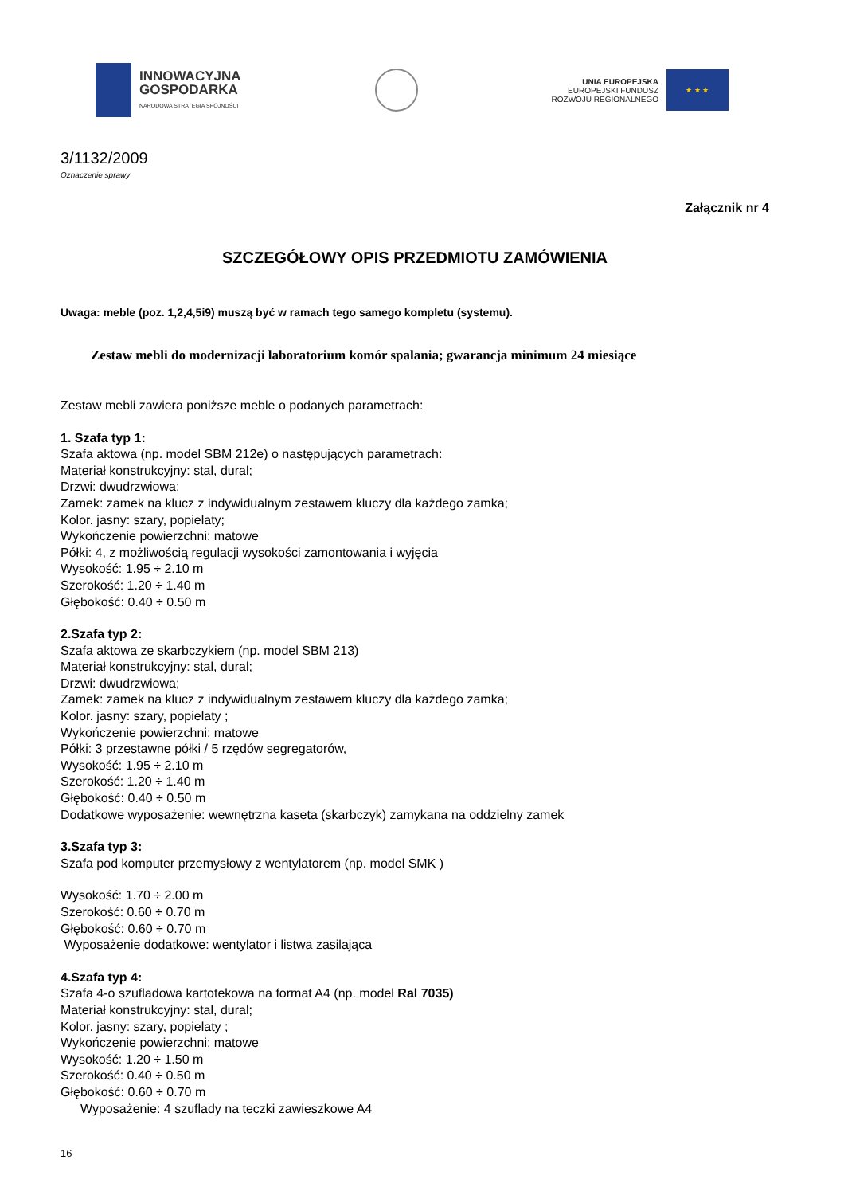INNOWACYJNA
GOSPODARKA
NARODOWA STRATEGIA SPÓJNOŚCI
UNIA EUROPEJSKA
EUROPEJSKI FUNDUSZ
ROZWOJU REGIONALNEGO
★ ★ ★
3/1132/2009
Oznaczenie sprawy
Załącznik nr 4
SZCZEGÓŁOWY OPIS PRZEDMIOTU ZAMÓWIENIA
Uwaga: meble (poz. 1,2,4,5i9) muszą być w ramach tego samego kompletu (systemu).
Zestaw mebli do modernizacji laboratorium komór spalania; gwarancja minimum 24 miesiące
Zestaw mebli zawiera poniższe meble o podanych parametrach:
1. Szafa typ 1:
Szafa aktowa (np. model SBM 212e) o następujących parametrach:
Materiał konstrukcyjny: stal, dural;
Drzwi: dwudrzwiowa;
Zamek: zamek na klucz z indywidualnym zestawem kluczy dla każdego zamka;
Kolor. jasny: szary, popielaty;
Wykończenie powierzchni: matowe
Półki: 4, z możliwością regulacji wysokości zamontowania i wyjęcia
Wysokość: 1.95 ÷ 2.10 m
Szerokość: 1.20 ÷ 1.40 m
Głębokość: 0.40 ÷ 0.50 m
2.Szafa typ 2:
Szafa aktowa ze skarbczykiem (np. model SBM 213)
Materiał konstrukcyjny: stal, dural;
Drzwi: dwudrzwiowa;
Zamek: zamek na klucz z indywidualnym zestawem kluczy dla każdego zamka;
Kolor. jasny: szary, popielaty ;
Wykończenie powierzchni: matowe
Półki: 3 przestawne półki / 5 rzędów segregatorów,
Wysokość: 1.95 ÷ 2.10 m
Szerokość: 1.20 ÷ 1.40 m
Głębokość: 0.40 ÷ 0.50 m
Dodatkowe wyposażenie: wewnętrzna kaseta (skarbczyk) zamykana na oddzielny zamek
3.Szafa typ 3:
Szafa pod komputer przemysłowy z wentylatorem (np. model SMK )
Wysokość: 1.70 ÷ 2.00 m
Szerokość: 0.60 ÷ 0.70 m
Głębokość: 0.60 ÷ 0.70 m
Wyposażenie dodatkowe: wentylator i listwa zasilająca
4.Szafa typ 4:
Szafa 4-o szufladowa kartotekowa na format A4 (np. model Ral 7035)
Materiał konstrukcyjny: stal, dural;
Kolor. jasny: szary, popielaty ;
Wykończenie powierzchni: matowe
Wysokość: 1.20 ÷ 1.50 m
Szerokość: 0.40 ÷ 0.50 m
Głębokość: 0.60 ÷ 0.70 m
Wyposażenie: 4 szuflady na teczki zawieszkowe A4
16